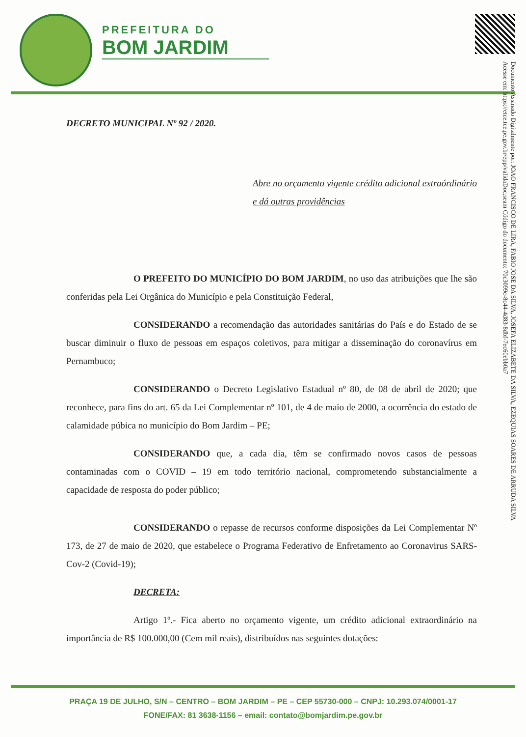PREFEITURA DO
BOM JARDIM
Documento Assinado Digitalmente por: JOAO FRANCISCO DE LIRA, FABIO JOSE DA SILVA, JOSEFA ELIZABETE DA SILVA, EZEQUIAS SOARES DE ARRUDA SILVA
Acesse em: https://etce.tce.pe.gov.br/epp/validaDoc.seam Código do documento: 70c3099c-8c44-4d83-8dbf-7ec60ebb0a7
DECRETO MUNICIPAL Nº 92 / 2020.
Abre no orçamento vigente crédito adicional extraórdinário e dá outras providências
O PREFEITO DO MUNICÍPIO DO BOM JARDIM, no uso das atribuições que lhe são conferidas pela Lei Orgânica do Município e pela Constituição Federal,
CONSIDERANDO a recomendação das autoridades sanitárias do País e do Estado de se buscar diminuir o fluxo de pessoas em espaços coletivos, para mitigar a disseminação do coronavírus em Pernambuco;
CONSIDERANDO o Decreto Legislativo Estadual nº 80, de 08 de abril de 2020; que reconhece, para fins do art. 65 da Lei Complementar nº 101, de 4 de maio de 2000, a ocorrência do estado de calamidade púbica no município do Bom Jardim – PE;
CONSIDERANDO que, a cada dia, têm se confirmado novos casos de pessoas contaminadas com o COVID – 19 em todo território nacional, comprometendo substancialmente a capacidade de resposta do poder público;
CONSIDERANDO o repasse de recursos conforme disposições da Lei Complementar Nº 173, de 27 de maio de 2020, que estabelece o Programa Federativo de Enfretamento ao Coronavirus SARS-Cov-2 (Covid-19);
DECRETA:
Artigo 1º.- Fica aberto no orçamento vigente, um crédito adicional extraordinário na importância de R$ 100.000,00 (Cem mil reais), distribuídos nas seguintes dotações:
PRAÇA 19 DE JULHO, S/N – CENTRO – BOM JARDIM – PE – CEP 55730-000 – CNPJ: 10.293.074/0001-17
FONE/FAX: 81 3638-1156 – email: contato@bomjardim.pe.gov.br